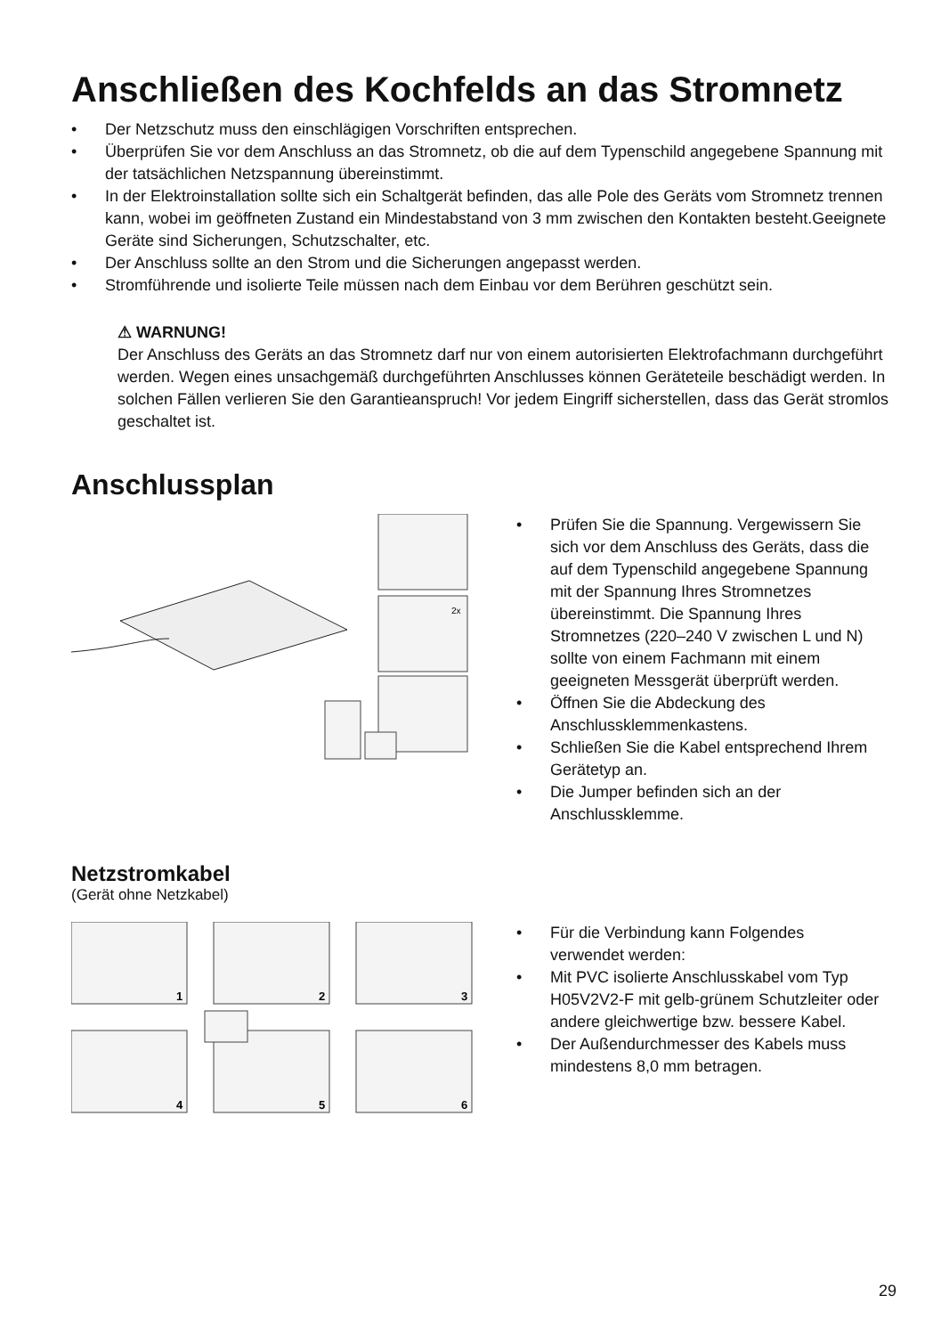Anschließen des Kochfelds an das Stromnetz
• Der Netzschutz muss den einschlägigen Vorschriften entsprechen.
• Überprüfen Sie vor dem Anschluss an das Stromnetz, ob die auf dem Typenschild angegebene Spannung mit der tatsächlichen Netzspannung übereinstimmt.
• In der Elektroinstallation sollte sich ein Schaltgerät befinden, das alle Pole des Geräts vom Stromnetz trennen kann, wobei im geöffneten Zustand ein Mindestabstand von 3 mm zwischen den Kontakten besteht.Geeignete Geräte sind Sicherungen, Schutzschalter, etc.
• Der Anschluss sollte an den Strom und die Sicherungen angepasst werden.
• Stromführende und isolierte Teile müssen nach dem Einbau vor dem Berühren geschützt sein.
⚠ WARNUNG!
Der Anschluss des Geräts an das Stromnetz darf nur von einem autorisierten Elektrofachmann durchgeführt werden. Wegen eines unsachgemäß durchgeführten Anschlusses können Geräteteile beschädigt werden. In solchen Fällen verlieren Sie den Garantieanspruch! Vor jedem Eingriff sicherstellen, dass das Gerät stromlos geschaltet ist.
Anschlussplan
2x
• Prüfen Sie die Spannung. Vergewissern Sie sich vor dem Anschluss des Geräts, dass die auf dem Typenschild angegebene Spannung mit der Spannung Ihres Stromnetzes übereinstimmt. Die Spannung Ihres Stromnetzes (220–240 V zwischen L und N) sollte von einem Fachmann mit einem geeigneten Messgerät überprüft werden.
• Öffnen Sie die Abdeckung des Anschlussklemmenkastens.
• Schließen Sie die Kabel entsprechend Ihrem Gerätetyp an.
• Die Jumper befinden sich an der Anschlussklemme.
Netzstromkabel
(Gerät ohne Netzkabel)
1
2
3
4
5
6
• Für die Verbindung kann Folgendes verwendet werden:
• Mit PVC isolierte Anschlusskabel vom Typ H05V2V2-F mit gelb-grünem Schutzleiter oder andere gleichwertige bzw. bessere Kabel.
• Der Außendurchmesser des Kabels muss mindestens 8,0 mm betragen.
29